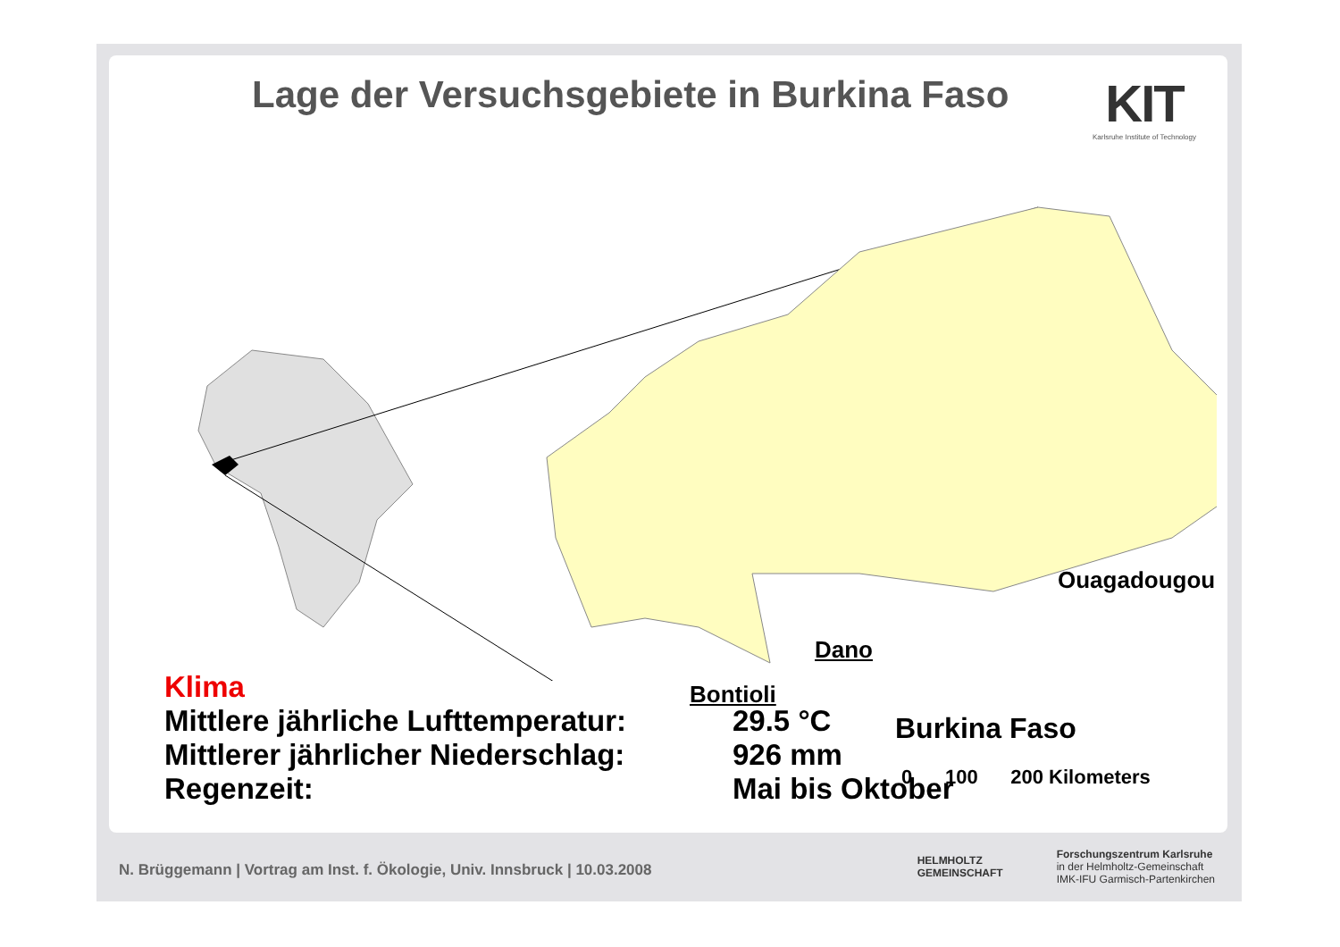Lage der Versuchsgebiete in Burkina Faso
KIT
Karlsruhe Institute of Technology
Ouagadougou
Dano
Bontioli
Burkina Faso
0 100 200 Kilometers
Klima
Mittlere jährliche Lufttemperatur: 29.5 °C
Mittlerer jährlicher Niederschlag: 926 mm
Regenzeit: Mai bis Oktober
N. Brüggemann | Vortrag am Inst. f. Ökologie, Univ. Innsbruck | 10.03.2008
HELMHOLTZ
GEMEINSCHAFT
Forschungszentrum Karlsruhe
in der Helmholtz-Gemeinschaft
IMK-IFU Garmisch-Partenkirchen